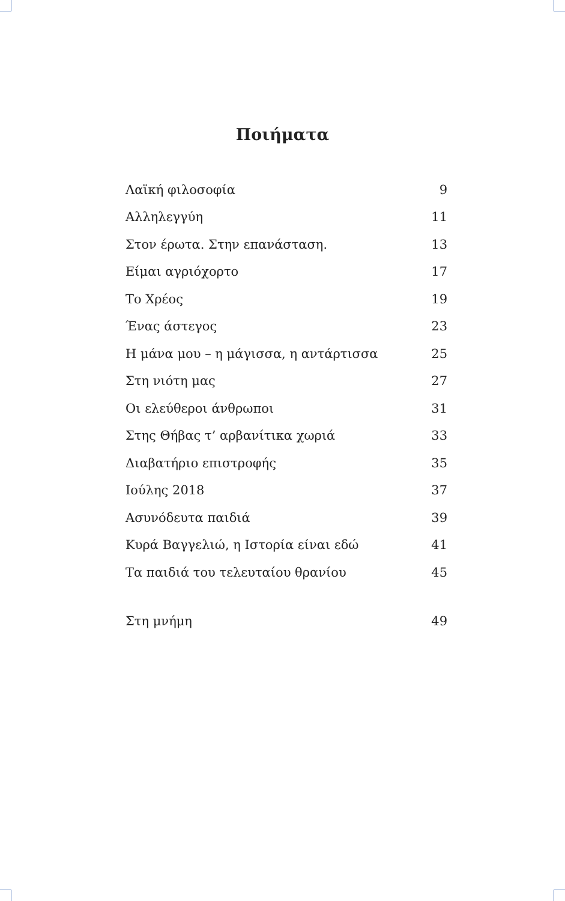Ποιήματα
| Λαϊκή φιλοσοφία | 9 |
| Αλληλεγγύη | 11 |
| Στον έρωτα. Στην επανάσταση. | 13 |
| Είμαι αγριόχορτο | 17 |
| Το Χρέος | 19 |
| Ένας άστεγος | 23 |
| Η μάνα μου – η μάγισσα, η αντάρτισσα | 25 |
| Στη νιότη μας | 27 |
| Οι ελεύθεροι άνθρωποι | 31 |
| Στης Θήβας τ’ αρβανίτικα χωριά | 33 |
| Διαβατήριο επιστροφής | 35 |
| Ιούλης 2018 | 37 |
| Ασυνόδευτα παιδιά | 39 |
| Κυρά Βαγγελιώ, η Ιστορία είναι εδώ | 41 |
| Τα παιδιά του τελευταίου θρανίου | 45 |
| Στη μνήμη | 49 |